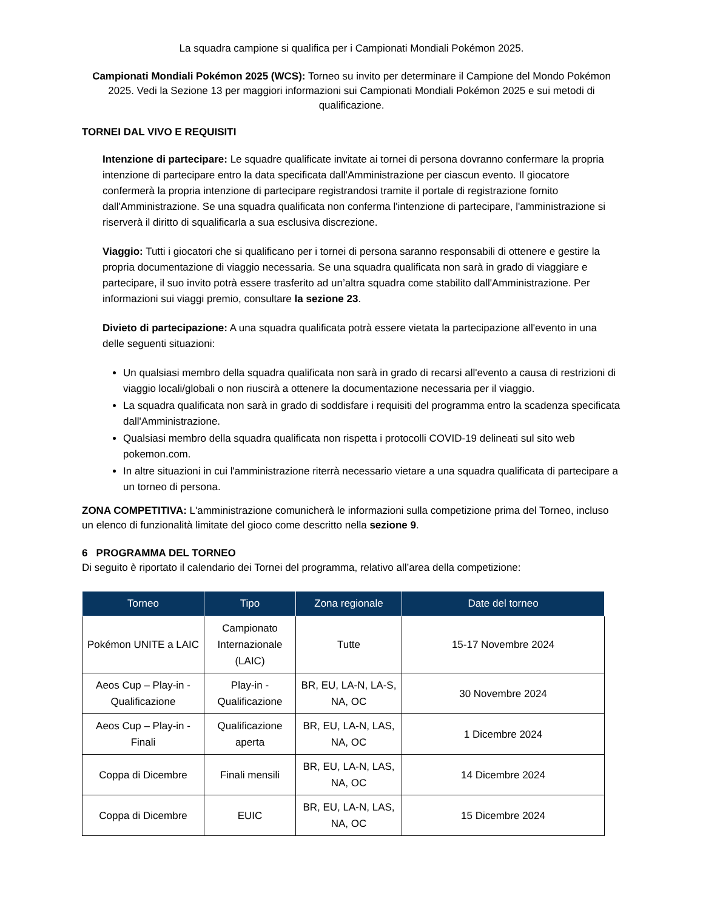La squadra campione si qualifica per i Campionati Mondiali Pokémon 2025.
Campionati Mondiali Pokémon 2025 (WCS): Torneo su invito per determinare il Campione del Mondo Pokémon 2025. Vedi la Sezione 13 per maggiori informazioni sui Campionati Mondiali Pokémon 2025 e sui metodi di qualificazione.
TORNEI DAL VIVO E REQUISITI
Intenzione di partecipare: Le squadre qualificate invitate ai tornei di persona dovranno confermare la propria intenzione di partecipare entro la data specificata dall'Amministrazione per ciascun evento. Il giocatore confermerà la propria intenzione di partecipare registrandosi tramite il portale di registrazione fornito dall'Amministrazione. Se una squadra qualificata non conferma l'intenzione di partecipare, l'amministrazione si riserverà il diritto di squalificarla a sua esclusiva discrezione.
Viaggio: Tutti i giocatori che si qualificano per i tornei di persona saranno responsabili di ottenere e gestire la propria documentazione di viaggio necessaria. Se una squadra qualificata non sarà in grado di viaggiare e partecipare, il suo invito potrà essere trasferito ad un’altra squadra come stabilito dall'Amministrazione. Per informazioni sui viaggi premio, consultare la sezione 23.
Divieto di partecipazione: A una squadra qualificata potrà essere vietata la partecipazione all'evento in una delle seguenti situazioni:
Un qualsiasi membro della squadra qualificata non sarà in grado di recarsi all'evento a causa di restrizioni di viaggio locali/globali o non riuscirà a ottenere la documentazione necessaria per il viaggio.
La squadra qualificata non sarà in grado di soddisfare i requisiti del programma entro la scadenza specificata dall'Amministrazione.
Qualsiasi membro della squadra qualificata non rispetta i protocolli COVID-19 delineati sul sito web pokemon.com.
In altre situazioni in cui l'amministrazione riterrà necessario vietare a una squadra qualificata di partecipare a un torneo di persona.
ZONA COMPETITIVA: L'amministrazione comunicherà le informazioni sulla competizione prima del Torneo, incluso un elenco di funzionalità limitate del gioco come descritto nella sezione 9.
6 PROGRAMMA DEL TORNEO
Di seguito è riportato il calendario dei Tornei del programma, relativo all’area della competizione:
| Torneo | Tipo | Zona regionale | Date del torneo |
| --- | --- | --- | --- |
| Pokémon UNITE a LAIC | Campionato Internazionale (LAIC) | Tutte | 15-17 Novembre 2024 |
| Aeos Cup – Play-in - Qualificazione | Play-in - Qualificazione | BR, EU, LA-N, LA-S, NA, OC | 30 Novembre 2024 |
| Aeos Cup – Play-in - Finali | Qualificazione aperta | BR, EU, LA-N, LAS, NA, OC | 1 Dicembre 2024 |
| Coppa di Dicembre | Finali mensili | BR, EU, LA-N, LAS, NA, OC | 14 Dicembre 2024 |
| Coppa di Dicembre | EUIC | BR, EU, LA-N, LAS, NA, OC | 15 Dicembre 2024 |